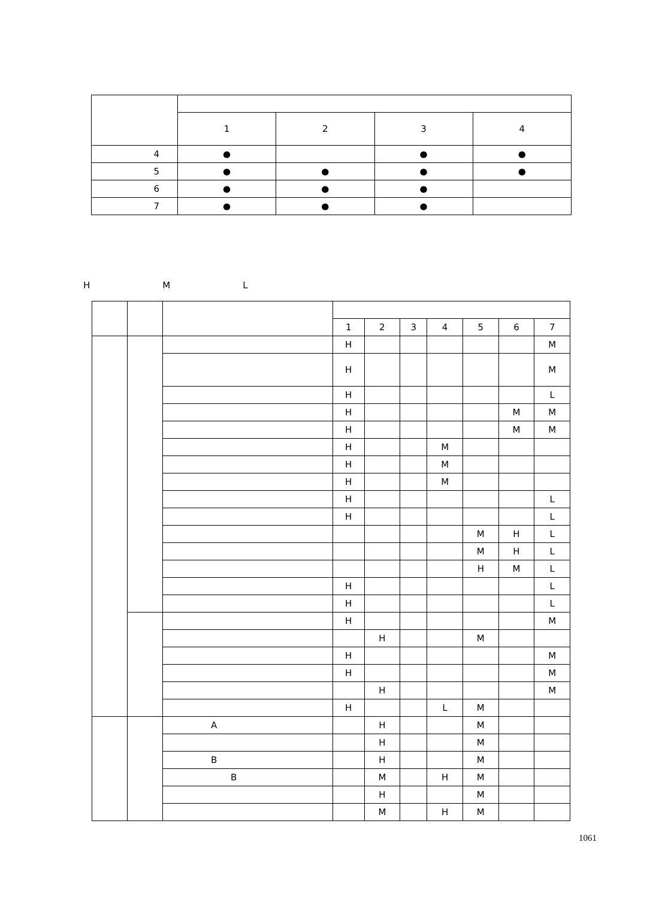| | 1 | 2 | 3 | 4 |
| --- | --- | --- | --- | --- |
| 4 | ● | | ● | ● |
| 5 | ● | ● | ● | ● |
| 6 | ● | ● | ● | |
| 7 | ● | ● | ● | |
　　H　　　　　　　M　　　　　　　L
| | | | 1 | 2 | 3 | 4 | 5 | 6 | 7 |
| --- | --- | --- | --- | --- | --- | --- | --- | --- | --- |
| | | | H | | | | | | M |
| | | | H | | | | | | M |
| | | | H | | | | | | L |
| | | | H | | | | | M | M |
| | | | H | | | | | M | M |
| | | | H | | | M | | | |
| | | | H | | | M | | | |
| | | | H | | | M | | | |
| | | | H | | | | | | L |
| | | | H | | | | | | L |
| | | | | | | | M | H | L |
| | | | | | | | M | H | L |
| | | | | | | | H | M | L |
| | | | H | | | | | | L |
| | | | H | | | | | | L |
| | | | H | | | | | | M |
| | | | | H | | | M | | |
| | | | H | | | | | | M |
| | | | H | | | | | | M |
| | | | | H | | | | | M |
| | | | H | | | L | M | | |
| | | A | | H | | | M | | |
| | | | | H | | | M | | |
| | | B | | H | | | M | | |
| | | B | | M | | H | M | | |
| | | | | H | | | M | | |
| | | | | M | | H | M | | |
1061